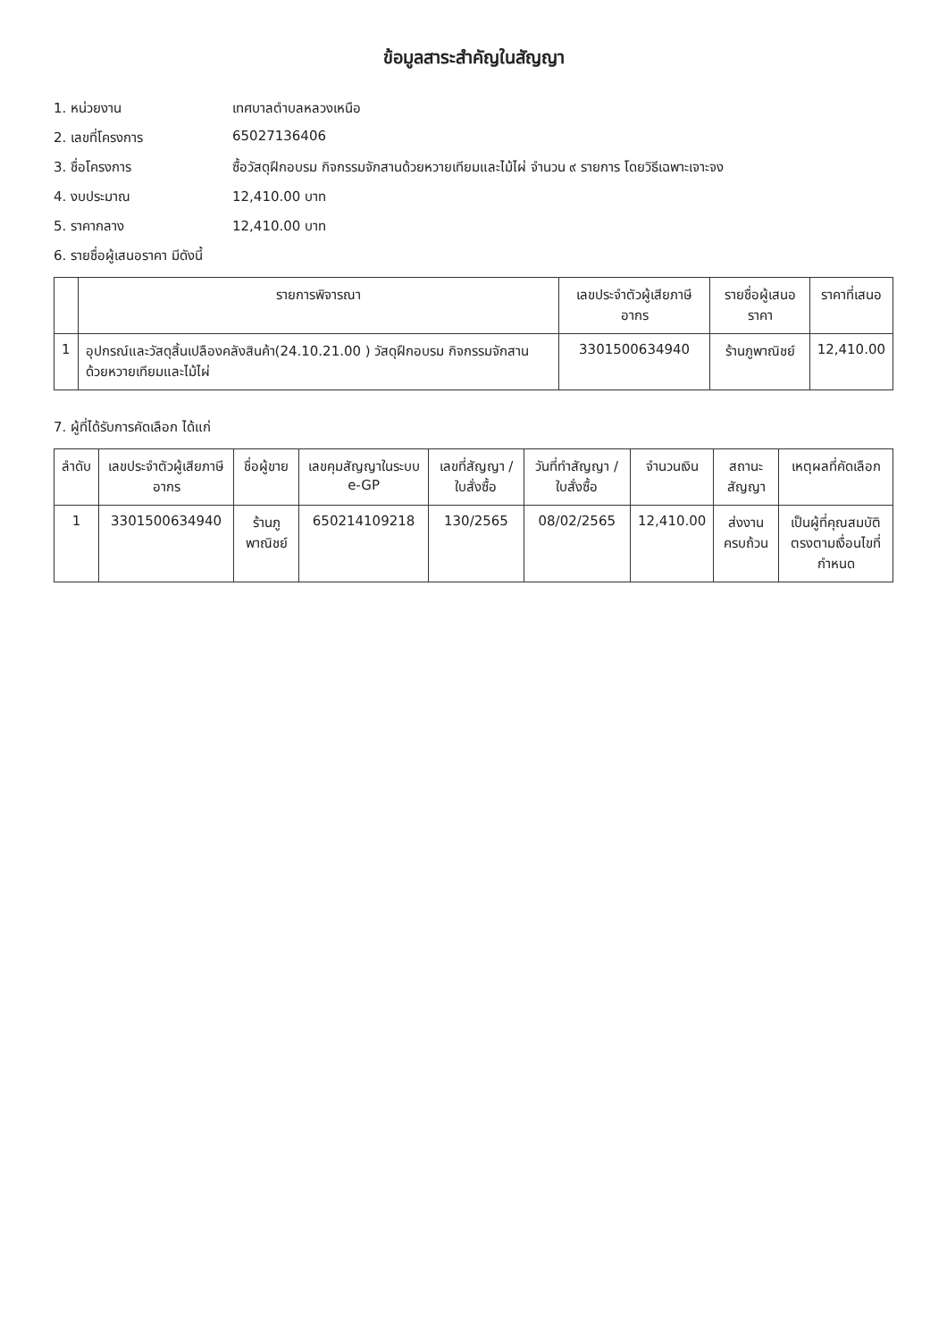ข้อมูลสาระสำคัญในสัญญา
1. หน่วยงาน เทศบาลตำบลหลวงเหนือ
2. เลขที่โครงการ 65027136406
3. ชื่อโครงการ ซื้อวัสดุฝึกอบรม กิจกรรมจักสานด้วยหวายเทียมและไม้ไผ่ จำนวน ๙ รายการ โดยวิธีเฉพาะเจาะจง
4. งบประมาณ 12,410.00 บาท
5. ราคากลาง 12,410.00 บาท
6. รายชื่อผู้เสนอราคา มีดังนี้
| | รายการพิจารณา | เลขประจำตัวผู้เสียภาษีอากร | รายชื่อผู้เสนอราคา | ราคาที่เสนอ |
| --- | --- | --- | --- | --- |
| 1 | อุปกรณ์และวัสดุสิ้นเปลืองคลังสินค้า(24.10.21.00 ) วัสดุฝึกอบรม กิจกรรมจักสานด้วยหวายเทียมและไม้ไผ่ | 3301500634940 | ร้านภูพาณิชย์ | 12,410.00 |
7. ผู้ที่ได้รับการคัดเลือก ได้แก่
| ลำดับ | เลขประจำตัวผู้เสียภาษีอากร | ชื่อผู้ขาย | เลขคุมสัญญาในระบบ e-GP | เลขที่สัญญา / ใบสั่งซื้อ | วันที่ทำสัญญา / ใบสั่งซื้อ | จำนวนเงิน | สถานะสัญญา | เหตุผลที่คัดเลือก |
| --- | --- | --- | --- | --- | --- | --- | --- | --- |
| 1 | 3301500634940 | ร้านภูพาณิชย์ | 650214109218 | 130/2565 | 08/02/2565 | 12,410.00 | ส่งงานครบถ้วน | เป็นผู้ที่คุณสมบัติตรงตามเงื่อนไขที่กำหนด |